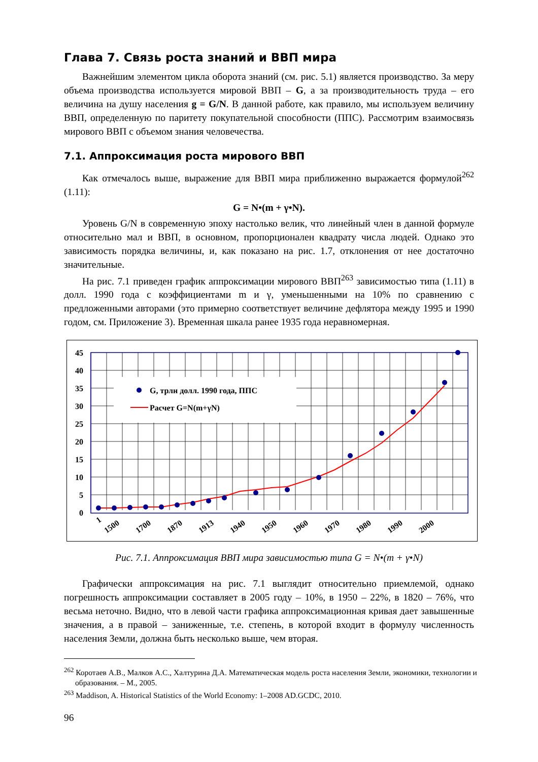Глава 7. Связь роста знаний и ВВП мира
Важнейшим элементом цикла оборота знаний (см. рис. 5.1) является производство. За меру объема производства используется мировой ВВП – G, а за производительность труда – его величина на душу населения g = G/N. В данной работе, как правило, мы используем величину ВВП, определенную по паритету покупательной способности (ППС). Рассмотрим взаимосвязь мирового ВВП с объемом знания человечества.
7.1. Аппроксимация роста мирового ВВП
Как отмечалось выше, выражение для ВВП мира приближенно выражается формулой<sup>262</sup> (1.11):
G = N•(m + γ•N).
Уровень G/N в современную эпоху настолько велик, что линейный член в данной формуле относительно мал и ВВП, в основном, пропорционален квадрату числа людей. Однако это зависимость порядка величины, и, как показано на рис. 1.7, отклонения от нее достаточно значительные.
На рис. 7.1 приведен график аппроксимации мирового ВВП<sup>263</sup> зависимостью типа (1.11) в долл. 1990 года с коэффициентами m и γ, уменьшенными на 10% по сравнению с предложенными авторами (это примерно соответствует величине дефлятора между 1995 и 1990 годом, см. Приложение 3). Временная шкала ранее 1935 года неравномерная.
G, трлн долл. 1990 года, ППС
Расчет G=N(m+γN)
45
40
35
30
25
20
15
10
5
0
1
1500
1700
1870
1913
1940
1950
1960
1970
1980
1990
2000
Рис. 7.1. Аппроксимация ВВП мира зависимостью типа G = N•(m + γ•N)
Графически аппроксимация на рис. 7.1 выглядит относительно приемлемой, однако погрешность аппроксимации составляет в 2005 году – 10%, в 1950 – 22%, в 1820 – 76%, что весьма неточно. Видно, что в левой части графика аппроксимационная кривая дает завышенные значения, а в правой – заниженные, т.е. степень, в которой входит в формулу численность населения Земли, должна быть несколько выше, чем вторая.
<sup>262</sup> Коротаев А.В., Малков А.С., Халтурина Д.А. Математическая модель роста населения Земли, экономики, технологии и образования. – М., 2005.
<sup>263</sup> Maddison, A. Historical Statistics of the World Economy: 1–2008 AD.GCDC, 2010.
96